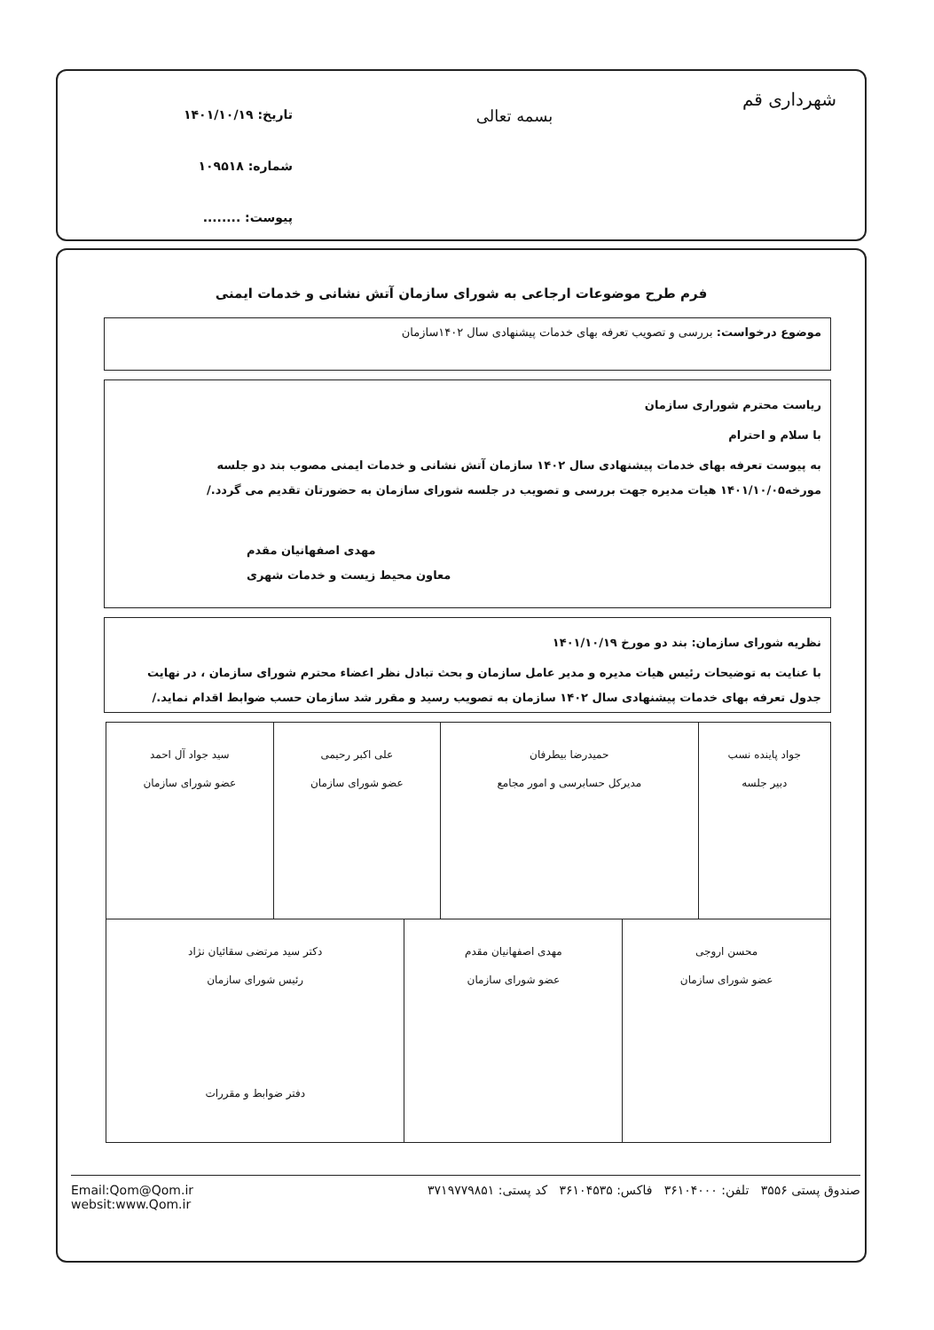شهرداری قم
بسمه تعالی
تاریخ: ۱۴۰۱/۱۰/۱۹
شماره: ۱۰۹۵۱۸
پیوست: ........
فرم طرح موضوعات ارجاعی به شورای سازمان آتش نشانی و خدمات ایمنی
موضوع درخواست: بررسی و تصویب تعرفه بهای خدمات پیشنهادی سال ۱۴۰۲سازمان
ریاست محترم شوراری سازمان
با سلام و احترام
به پیوست تعرفه بهای خدمات پیشنهادی سال ۱۴۰۲ سازمان آتش نشانی و خدمات ایمنی مصوب بند دو جلسه مورخه۱۴۰۱/۱۰/۰۵ هیات مدیره جهت بررسی و تصویب در جلسه شورای سازمان به حضورتان تقدیم می گردد./
مهدی اصفهانیان مقدم
معاون محیط زیست و خدمات شهری
نظریه شورای سازمان: بند دو مورخ ۱۴۰۱/۱۰/۱۹
با عنایت به توضیحات رئیس هیات مدیره و مدیر عامل سازمان و بحث تبادل نظر اعضاء محترم شورای سازمان ، در نهایت جدول تعرفه بهای خدمات پیشنهادی سال ۱۴۰۲ سازمان به تصویب رسید و مقرر شد سازمان حسب ضوابط اقدام نماید./
| جواد پاینده نسب دبیر جلسه | حمیدرضا بیطرفان مدیرکل حسابرسی و امور مجامع | علی اکبر رحیمی عضو شورای سازمان | سید جواد آل احمد عضو شورای سازمان |
| محسن اروجی عضو شورای سازمان | مهدی اصفهانیان مقدم عضو شورای سازمان | دکتر سید مرتضی سقائیان نژاد رئیس شورای سازمان دفتر ضوابط و مقررات |
صندوق پستی ۳۵۵۶ تلفن: ۳۶۱۰۴۰۰۰ فاکس: ۳۶۱۰۴۵۳۵ کد پستی: ۳۷۱۹۷۷۹۸۵۱ Email:Qom@Qom.ir
websit:www.Qom.ir